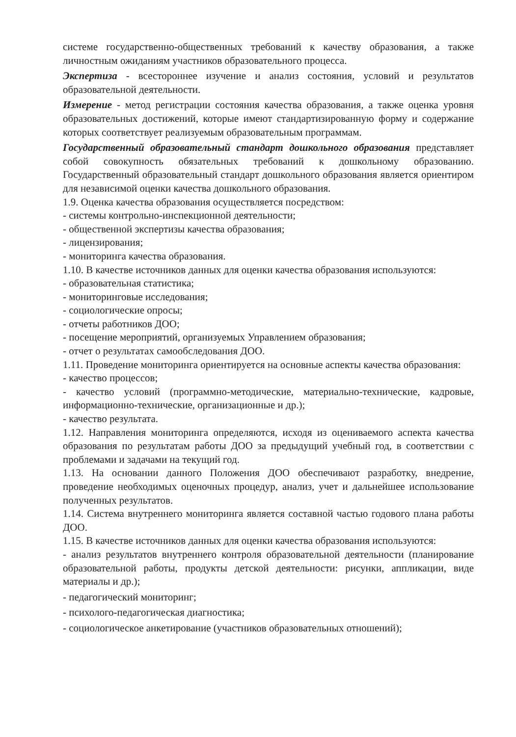системе государственно-общественных требований к качеству образования, а также личностным ожиданиям участников образовательного процесса.
Экспертиза - всестороннее изучение и анализ состояния, условий и результатов образовательной деятельности.
Измерение - метод регистрации состояния качества образования, а также оценка уровня образовательных достижений, которые имеют стандартизированную форму и содержание которых соответствует реализуемым образовательным программам.
Государственный образовательный стандарт дошкольного образования представляет собой совокупность обязательных требований к дошкольному образованию. Государственный образовательный стандарт дошкольного образования является ориентиром для независимой оценки качества дошкольного образования.
1.9. Оценка качества образования осуществляется посредством:
- системы контрольно-инспекционной деятельности;
- общественной экспертизы качества образования;
- лицензирования;
- мониторинга качества образования.
1.10. В качестве источников данных для оценки качества образования используются:
- образовательная статистика;
- мониторинговые исследования;
- социологические опросы;
- отчеты работников ДОО;
- посещение мероприятий, организуемых Управлением образования;
- отчет о результатах самообследования ДОО.
1.11. Проведение мониторинга ориентируется на основные аспекты качества образования:
- качество процессов;
- качество условий (программно-методические, материально-технические, кадровые, информационно-технические, организационные и др.);
- качество результата.
1.12. Направления мониторинга определяются, исходя из оцениваемого аспекта качества образования по результатам работы ДОО за предыдущий учебный год, в соответствии с проблемами и задачами на текущий год.
1.13. На основании данного Положения ДОО обеспечивают разработку, внедрение, проведение необходимых оценочных процедур, анализ, учет и дальнейшее использование полученных результатов.
1.14. Система внутреннего мониторинга является составной частью годового плана работы ДОО.
1.15. В качестве источников данных для оценки качества образования используются:
- анализ результатов внутреннего контроля образовательной деятельности (планирование образовательной работы, продукты детской деятельности: рисунки, аппликации, виде материалы и др.);
- педагогический мониторинг;
- психолого-педагогическая диагностика;
- социологическое анкетирование (участников образовательных отношений);